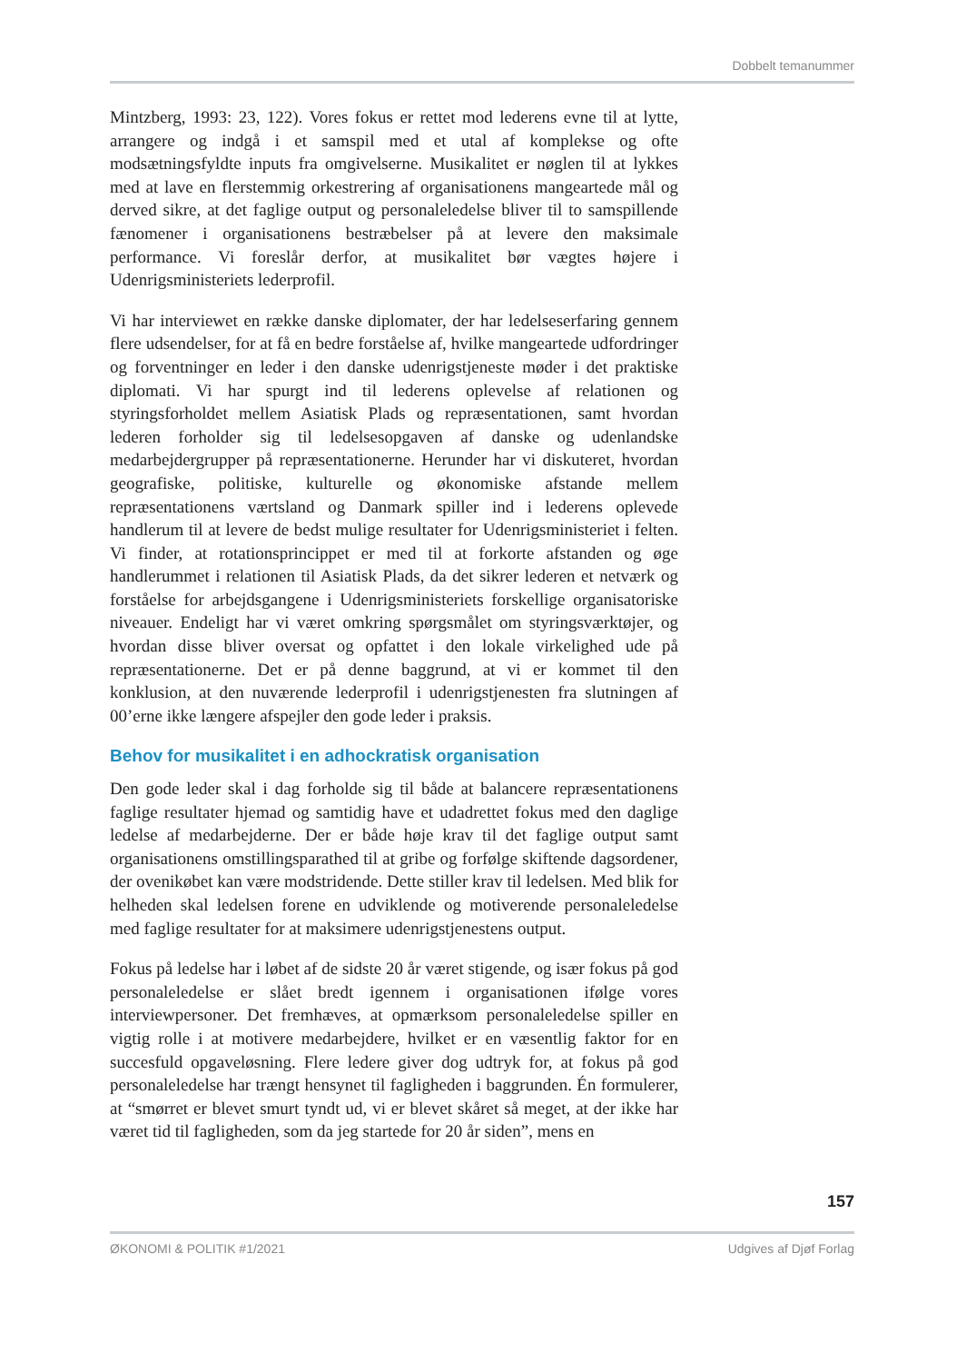Dobbelt temanummer
Mintzberg, 1993: 23, 122). Vores fokus er rettet mod lederens evne til at lytte, arrangere og indgå i et samspil med et utal af komplekse og ofte modsætningsfyldte inputs fra omgivelserne. Musikalitet er nøglen til at lykkes med at lave en flerstemmig orkestrering af organisationens mangeartede mål og derved sikre, at det faglige output og personaleledelse bliver til to samspillende fænomener i organisationens bestræbelser på at levere den maksimale performance. Vi foreslår derfor, at musikalitet bør vægtes højere i Udenrigsministeriets lederprofil.
Vi har interviewet en række danske diplomater, der har ledelseserfaring gennem flere udsendelser, for at få en bedre forståelse af, hvilke mangeartede udfordringer og forventninger en leder i den danske udenrigstjeneste møder i det praktiske diplomati. Vi har spurgt ind til lederens oplevelse af relationen og styringsforholdet mellem Asiatisk Plads og repræsentationen, samt hvordan lederen forholder sig til ledelsesopgaven af danske og udenlandske medarbejdergrupper på repræsentationerne. Herunder har vi diskuteret, hvordan geografiske, politiske, kulturelle og økonomiske afstande mellem repræsentationens værtsland og Danmark spiller ind i lederens oplevede handlerum til at levere de bedst mulige resultater for Udenrigsministeriet i felten. Vi finder, at rotationsprincippet er med til at forkorte afstanden og øge handlerummet i relationen til Asiatisk Plads, da det sikrer lederen et netværk og forståelse for arbejdsgangene i Udenrigsministeriets forskellige organisatoriske niveauer. Endeligt har vi været omkring spørgsmålet om styringsværktøjer, og hvordan disse bliver oversat og opfattet i den lokale virkelighed ude på repræsentationerne. Det er på denne baggrund, at vi er kommet til den konklusion, at den nuværende lederprofil i udenrigstjenesten fra slutningen af 00’erne ikke længere afspejler den gode leder i praksis.
Behov for musikalitet i en adhockratisk organisation
Den gode leder skal i dag forholde sig til både at balancere repræsentationens faglige resultater hjemad og samtidig have et udadrettet fokus med den daglige ledelse af medarbejderne. Der er både høje krav til det faglige output samt organisationens omstillingsparathed til at gribe og forfølge skiftende dagsordener, der ovenikøbet kan være modstridende. Dette stiller krav til ledelsen. Med blik for helheden skal ledelsen forene en udviklende og motiverende personaleledelse med faglige resultater for at maksimere udenrigstjenestens output.
Fokus på ledelse har i løbet af de sidste 20 år været stigende, og især fokus på god personaleledelse er slået bredt igennem i organisationen ifølge vores interviewpersoner. Det fremhæves, at opmærksom personaleledelse spiller en vigtig rolle i at motivere medarbejdere, hvilket er en væsentlig faktor for en succesfuld opgaveløsning. Flere ledere giver dog udtryk for, at fokus på god personaleledelse har trængt hensynet til fagligheden i baggrunden. Én formulerer, at “smørret er blevet smurt tyndt ud, vi er blevet skåret så meget, at der ikke har været tid til fagligheden, som da jeg startede for 20 år siden”, mens en
157
ØKONOMI & POLITIK #1/2021 Udgives af Djøf Forlag